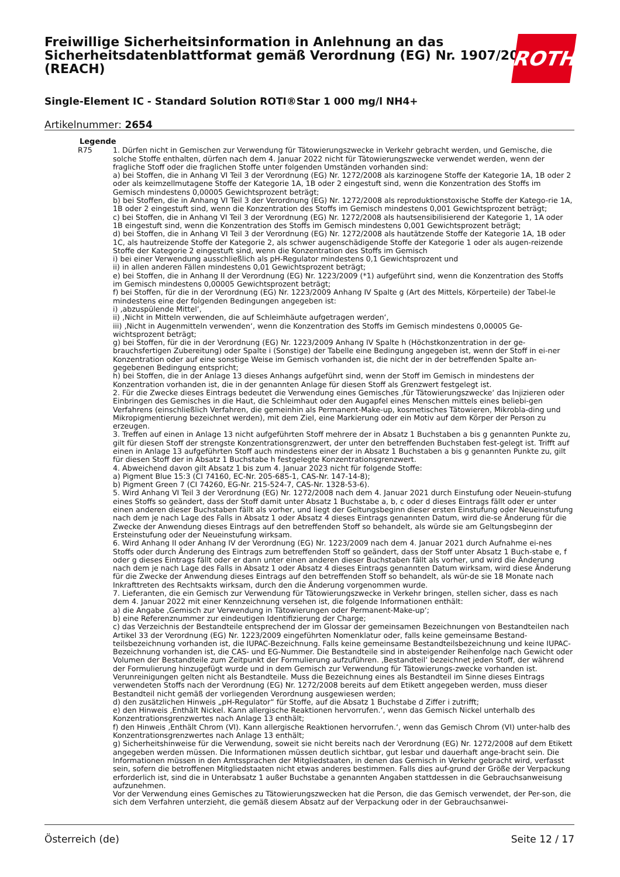Freiwillige Sicherheitsinformation in Anlehnung an das Sicherheitsdatenblattformat gemäß Verordnung (EG) Nr. 1907/2006 (REACH)
Single-Element IC - Standard Solution ROTI®Star 1 000 mg/l NH4+
Artikelnummer: 2654
ROTH
| Legende | |
| --- | --- |
| R75 | 1. Dürfen nicht in Gemischen zur Verwendung für Tätowierungszwecke in Verkehr gebracht werden, und Gemische, die solche Stoffe enthalten, dürfen nach dem 4. Januar 2022 nicht für Tätowierungszwecke verwendet werden, wenn der fragliche Stoff oder die fraglichen Stoffe unter folgenden Umständen vorhanden sind: a) bei Stoffen, die in Anhang VI Teil 3 der Verordnung (EG) Nr. 1272/2008 als karzinogene Stoffe der Kategorie 1A, 1B oder 2 oder als keimzellmutagene Stoffe der Kategorie 1A, 1B oder 2 eingestuft sind, wenn die Konzentration des Stoffs im Gemisch mindestens 0,00005 Gewichtsprozent beträgt; b) bei Stoffen, die in Anhang VI Teil 3 der Verordnung (EG) Nr. 1272/2008 als reproduktionstoxische Stoffe der Katego-rie 1A, 1B oder 2 eingestuft sind, wenn die Konzentration des Stoffs im Gemisch mindestens 0,001 Gewichtsprozent beträgt; c) bei Stoffen, die in Anhang VI Teil 3 der Verordnung (EG) Nr. 1272/2008 als hautsensibilisierend der Kategorie 1, 1A oder 1B eingestuft sind, wenn die Konzentration des Stoffs im Gemisch mindestens 0,001 Gewichtsprozent beträgt; d) bei Stoffen, die in Anhang VI Teil 3 der Verordnung (EG) Nr. 1272/2008 als hautätzende Stoffe der Kategorie 1A, 1B oder 1C, als hautreizende Stoffe der Kategorie 2, als schwer augenschädigende Stoffe der Kategorie 1 oder als augen-reizende Stoffe der Kategorie 2 eingestuft sind, wenn die Konzentration des Stoffs im Gemisch i) bei einer Verwendung ausschließlich als pH-Regulator mindestens 0,1 Gewichtsprozent und ii) in allen anderen Fällen mindestens 0,01 Gewichtsprozent beträgt; e) bei Stoffen, die in Anhang II der Verordnung (EG) Nr. 1223/2009 (*1) aufgeführt sind, wenn die Konzentration des Stoffs im Gemisch mindestens 0,00005 Gewichtsprozent beträgt; f) bei Stoffen, für die in der Verordnung (EG) Nr. 1223/2009 Anhang IV Spalte g (Art des Mittels, Körperteile) der Tabel-le mindestens eine der folgenden Bedingungen angegeben ist: i) ‚abzuspülende Mittel‘, ii) ‚Nicht in Mitteln verwenden, die auf Schleimhäute aufgetragen werden‘, iii) ‚Nicht in Augenmitteln verwenden‘, wenn die Konzentration des Stoffs im Gemisch mindestens 0,00005 Ge-wichtsprozent beträgt; g) bei Stoffen, für die in der Verordnung (EG) Nr. 1223/2009 Anhang IV Spalte h (Höchstkonzentration in der ge-brauchsfertigen Zubereitung) oder Spalte i (Sonstige) der Tabelle eine Bedingung angegeben ist, wenn der Stoff in ei-ner Konzentration oder auf eine sonstige Weise im Gemisch vorhanden ist, die nicht der in der betreffenden Spalte an-gegebenen Bedingung entspricht; h) bei Stoffen, die in der Anlage 13 dieses Anhangs aufgeführt sind, wenn der Stoff im Gemisch in mindestens der Konzentration vorhanden ist, die in der genannten Anlage für diesen Stoff als Grenzwert festgelegt ist. 2. Für die Zwecke dieses Eintrags bedeutet die Verwendung eines Gemisches ‚für Tätowierungszwecke‘ das Injizieren oder Einbringen des Gemisches in die Haut, die Schleimhaut oder den Augapfel eines Menschen mittels eines beliebi-gen Verfahrens (einschließlich Verfahren, die gemeinhin als Permanent-Make-up, kosmetisches Tätowieren, Mikrobla-ding und Mikropigmentierung bezeichnet werden), mit dem Ziel, eine Markierung oder ein Motiv auf dem Körper der Person zu erzeugen. 3. Treffen auf einen in Anlage 13 nicht aufgeführten Stoff mehrere der in Absatz 1 Buchstaben a bis g genannten Punkte zu, gilt für diesen Stoff der strengste Konzentrationsgrenzwert, der unter den betreffenden Buchstaben fest-gelegt ist. Trifft auf einen in Anlage 13 aufgeführten Stoff auch mindestens einer der in Absatz 1 Buchstaben a bis g genannten Punkte zu, gilt für diesen Stoff der in Absatz 1 Buchstabe h festgelegte Konzentrationsgrenzwert. 4. Abweichend davon gilt Absatz 1 bis zum 4. Januar 2023 nicht für folgende Stoffe: a) Pigment Blue 15:3 (CI 74160, EC-Nr. 205-685-1, CAS-Nr. 147-14-8); b) Pigment Green 7 (CI 74260, EG-Nr. 215-524-7, CAS-Nr. 1328-53-6). 5. Wird Anhang VI Teil 3 der Verordnung (EG) Nr. 1272/2008 nach dem 4. Januar 2021 durch Einstufung oder Neuein-stufung eines Stoffs so geändert, dass der Stoff damit unter Absatz 1 Buchstabe a, b, c oder d dieses Eintrags fällt oder er unter einen anderen dieser Buchstaben fällt als vorher, und liegt der Geltungsbeginn dieser ersten Einstufung oder Neueinstufung nach dem je nach Lage des Falls in Absatz 1 oder Absatz 4 dieses Eintrags genannten Datum, wird die-se Änderung für die Zwecke der Anwendung dieses Eintrags auf den betreffenden Stoff so behandelt, als würde sie am Geltungsbeginn der Ersteinstufung oder der Neueinstufung wirksam. 6. Wird Anhang II oder Anhang IV der Verordnung (EG) Nr. 1223/2009 nach dem 4. Januar 2021 durch Aufnahme ei-nes Stoffs oder durch Änderung des Eintrags zum betreffenden Stoff so geändert, dass der Stoff unter Absatz 1 Buch-stabe e, f oder g dieses Eintrags fällt oder er dann unter einen anderen dieser Buchstaben fällt als vorher, und wird die Änderung nach dem je nach Lage des Falls in Absatz 1 oder Absatz 4 dieses Eintrags genannten Datum wirksam, wird diese Änderung für die Zwecke der Anwendung dieses Eintrags auf den betreffenden Stoff so behandelt, als wür-de sie 18 Monate nach Inkrafttreten des Rechtsakts wirksam, durch den die Änderung vorgenommen wurde. 7. Lieferanten, die ein Gemisch zur Verwendung für Tätowierungszwecke in Verkehr bringen, stellen sicher, dass es nach dem 4. Januar 2022 mit einer Kennzeichnung versehen ist, die folgende Informationen enthält: a) die Angabe ‚Gemisch zur Verwendung in Tätowierungen oder Permanent-Make-up‘; b) eine Referenznummer zur eindeutigen Identifizierung der Charge; c) das Verzeichnis der Bestandteile entsprechend der im Glossar der gemeinsamen Bezeichnungen von Bestandteilen nach Artikel 33 der Verordnung (EG) Nr. 1223/2009 eingeführten Nomenklatur oder, falls keine gemeinsame Bestand-teilsbezeichnung vorhanden ist, die IUPAC-Bezeichnung. Falls keine gemeinsame Bestandteilsbezeichnung und keine IUPAC-Bezeichnung vorhanden ist, die CAS- und EG-Nummer. Die Bestandteile sind in absteigender Reihenfolge nach Gewicht oder Volumen der Bestandteile zum Zeitpunkt der Formulierung aufzuführen. ‚Bestandteil‘ bezeichnet jeden Stoff, der während der Formulierung hinzugefügt wurde und in dem Gemisch zur Verwendung für Tätowierungs-zwecke vorhanden ist. Verunreinigungen gelten nicht als Bestandteile. Muss die Bezeichnung eines als Bestandteil im Sinne dieses Eintrags verwendeten Stoffs nach der Verordnung (EG) Nr. 1272/2008 bereits auf dem Etikett angegeben werden, muss dieser Bestandteil nicht gemäß der vorliegenden Verordnung ausgewiesen werden; d) den zusätzlichen Hinweis „pH-Regulator“ für Stoffe, auf die Absatz 1 Buchstabe d Ziffer i zutrifft; e) den Hinweis ‚Enthält Nickel. Kann allergische Reaktionen hervorrufen.‘, wenn das Gemisch Nickel unterhalb des Konzentrationsgrenzwertes nach Anlage 13 enthält; f) den Hinweis ‚Enthält Chrom (VI). Kann allergische Reaktionen hervorrufen.‘, wenn das Gemisch Chrom (VI) unter-halb des Konzentrationsgrenzwertes nach Anlage 13 enthält; g) Sicherheitshinweise für die Verwendung, soweit sie nicht bereits nach der Verordnung (EG) Nr. 1272/2008 auf dem Etikett angegeben werden müssen. Die Informationen müssen deutlich sichtbar, gut lesbar und dauerhaft ange-bracht sein. Die Informationen müssen in den Amtssprachen der Mitgliedstaaten, in denen das Gemisch in Verkehr gebracht wird, verfasst sein, sofern die betroffenen Mitgliedstaaten nicht etwas anderes bestimmen. Falls dies auf-grund der Größe der Verpackung erforderlich ist, sind die in Unterabsatz 1 außer Buchstabe a genannten Angaben stattdessen in die Gebrauchsanweisung aufzunehmen. Vor der Verwendung eines Gemisches zu Tätowierungszwecken hat die Person, die das Gemisch verwendet, der Per-son, die sich dem Verfahren unterzieht, die gemäß diesem Absatz auf der Verpackung oder in der Gebrauchsanwei- |
Österreich (de) Seite 12 / 17